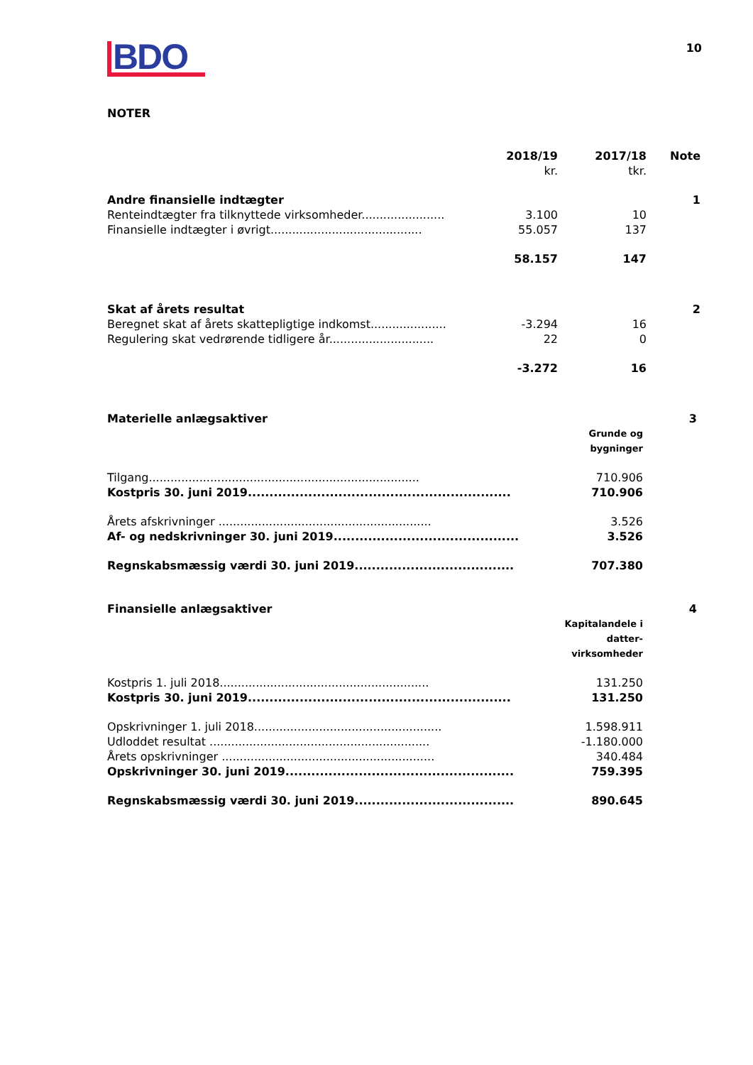BDO
10
NOTER
| | 2018/19 kr. | 2017/18 tkr. | Note |
| --- | --- | --- | --- |
| Andre finansielle indtægter | | | 1 |
| Renteindtægter fra tilknyttede virksomheder....................... | 3.100 | 10 | |
| Finansielle indtægter i øvrigt.......................................... | 55.057 | 137 | |
| | 58.157 | 147 | |
| Skat af årets resultat | | | 2 |
| Beregnet skat af årets skattepligtige indkomst..................... | -3.294 | 16 | |
| Regulering skat vedrørende tidligere år............................. | 22 | 0 | |
| | -3.272 | 16 | |
| Materielle anlægsaktiver | | 3 |
| | Grunde og bygninger | |
| Tilgang........................................................................... | 710.906 | |
| Kostpris 30. juni 2019............................................................. | 710.906 | |
| Årets afskrivninger ........................................................... | 3.526 | |
| Af- og nedskrivninger 30. juni 2019........................................... | 3.526 | |
| Regnskabsmæssig værdi 30. juni 2019..................................... | 707.380 | |
| Finansielle anlægsaktiver | | 4 |
| | Kapitalandele i datter- virksomheder | |
| Kostpris 1. juli 2018.......................................................... | 131.250 | |
| Kostpris 30. juni 2019............................................................. | 131.250 | |
| Opskrivninger 1. juli 2018.................................................... | 1.598.911 | |
| Udloddet resultat ............................................................. | -1.180.000 | |
| Årets opskrivninger ........................................................... | 340.484 | |
| Opskrivninger 30. juni 2019..................................................... | 759.395 | |
| Regnskabsmæssig værdi 30. juni 2019..................................... | 890.645 | |